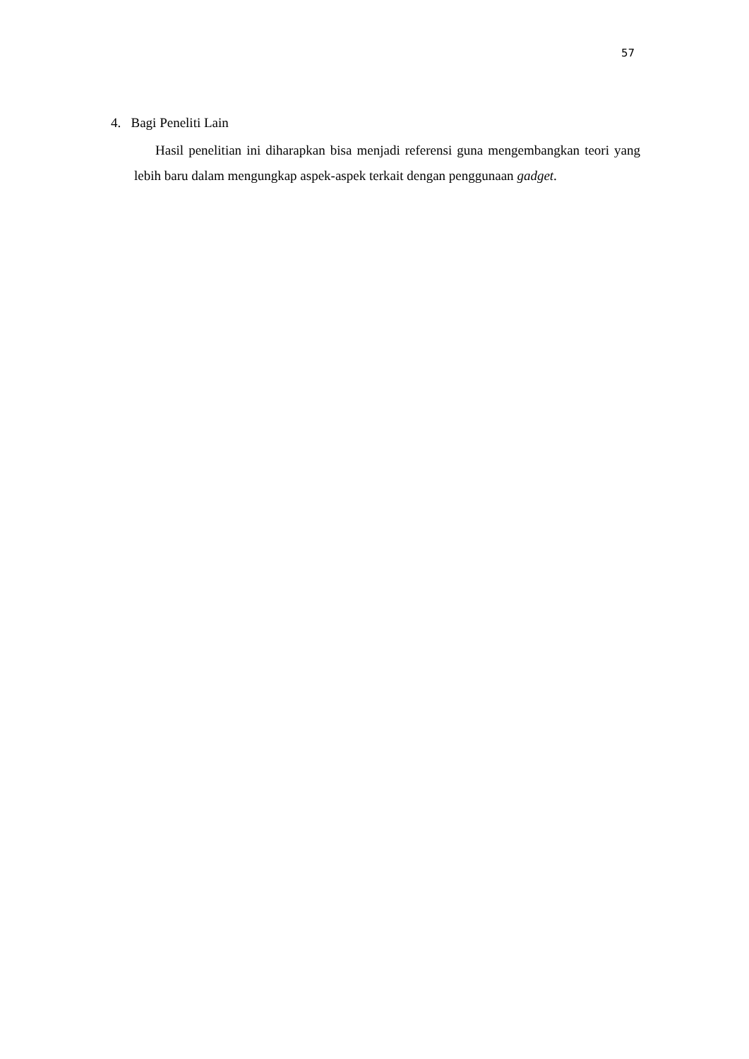57
4. Bagi Peneliti Lain
Hasil penelitian ini diharapkan bisa menjadi referensi guna mengembangkan teori yang lebih baru dalam mengungkap aspek-aspek terkait dengan penggunaan gadget.